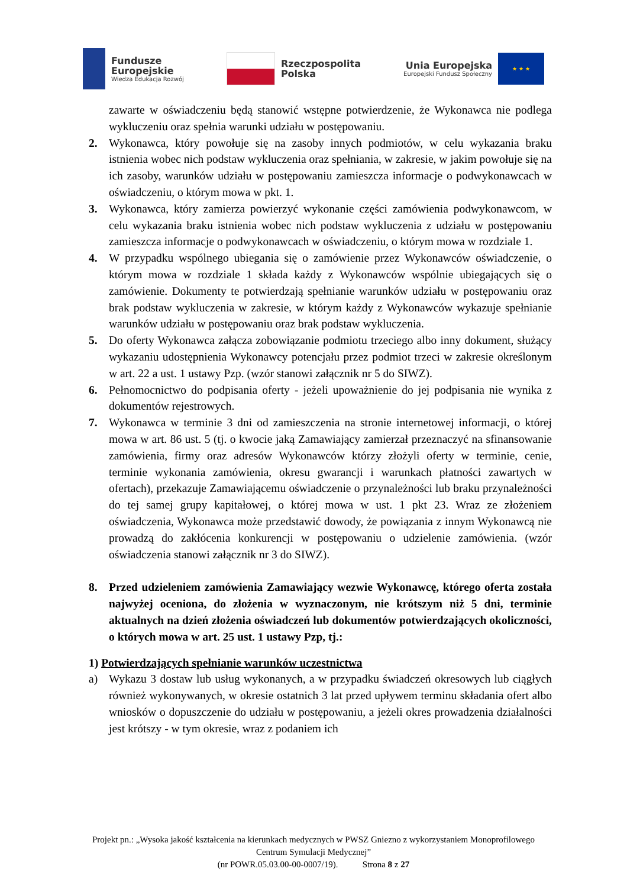Fundusze
Europejskie
Wiedza Edukacja Rozwój
Rzeczpospolita
Polska
Unia Europejska
Europejski Fundusz Społeczny
★ ★ ★
zawarte w oświadczeniu będą stanowić wstępne potwierdzenie, że Wykonawca nie podlega wykluczeniu oraz spełnia warunki udziału w postępowaniu.
2. Wykonawca, który powołuje się na zasoby innych podmiotów, w celu wykazania braku istnienia wobec nich podstaw wykluczenia oraz spełniania, w zakresie, w jakim powołuje się na ich zasoby, warunków udziału w postępowaniu zamieszcza informacje o podwykonawcach w oświadczeniu, o którym mowa w pkt. 1.
3. Wykonawca, który zamierza powierzyć wykonanie części zamówienia podwykonawcom, w celu wykazania braku istnienia wobec nich podstaw wykluczenia z udziału w postępowaniu zamieszcza informacje o podwykonawcach w oświadczeniu, o którym mowa w rozdziale 1.
4. W przypadku wspólnego ubiegania się o zamówienie przez Wykonawców oświadczenie, o którym mowa w rozdziale 1 składa każdy z Wykonawców wspólnie ubiegających się o zamówienie. Dokumenty te potwierdzają spełnianie warunków udziału w postępowaniu oraz brak podstaw wykluczenia w zakresie, w którym każdy z Wykonawców wykazuje spełnianie warunków udziału w postępowaniu oraz brak podstaw wykluczenia.
5. Do oferty Wykonawca załącza zobowiązanie podmiotu trzeciego albo inny dokument, służący wykazaniu udostępnienia Wykonawcy potencjału przez podmiot trzeci w zakresie określonym w art. 22 a ust. 1 ustawy Pzp. (wzór stanowi załącznik nr 5 do SIWZ).
6. Pełnomocnictwo do podpisania oferty - jeżeli upoważnienie do jej podpisania nie wynika z dokumentów rejestrowych.
7. Wykonawca w terminie 3 dni od zamieszczenia na stronie internetowej informacji, o której mowa w art. 86 ust. 5 (tj. o kwocie jaką Zamawiający zamierzał przeznaczyć na sfinansowanie zamówienia, firmy oraz adresów Wykonawców którzy złożyli oferty w terminie, cenie, terminie wykonania zamówienia, okresu gwarancji i warunkach płatności zawartych w ofertach), przekazuje Zamawiającemu oświadczenie o przynależności lub braku przynależności do tej samej grupy kapitałowej, o której mowa w ust. 1 pkt 23. Wraz ze złożeniem oświadczenia, Wykonawca może przedstawić dowody, że powiązania z innym Wykonawcą nie prowadzą do zakłócenia konkurencji w postępowaniu o udzielenie zamówienia. (wzór oświadczenia stanowi załącznik nr 3 do SIWZ).
8. Przed udzieleniem zamówienia Zamawiający wezwie Wykonawcę, którego oferta została najwyżej oceniona, do złożenia w wyznaczonym, nie krótszym niż 5 dni, terminie aktualnych na dzień złożenia oświadczeń lub dokumentów potwierdzających okoliczności, o których mowa w art. 25 ust. 1 ustawy Pzp, tj.:
1) Potwierdzających spełnianie warunków uczestnictwa
a) Wykazu 3 dostaw lub usług wykonanych, a w przypadku świadczeń okresowych lub ciągłych również wykonywanych, w okresie ostatnich 3 lat przed upływem terminu składania ofert albo wniosków o dopuszczenie do udziału w postępowaniu, a jeżeli okres prowadzenia działalności jest krótszy - w tym okresie, wraz z podaniem ich
Projekt pn.: „Wysoka jakość kształcenia na kierunkach medycznych w PWSZ Gniezno z wykorzystaniem Monoprofilowego Centrum Symulacji Medycznej”
(nr POWR.05.03.00-00-0007/19). Strona 8 z 27